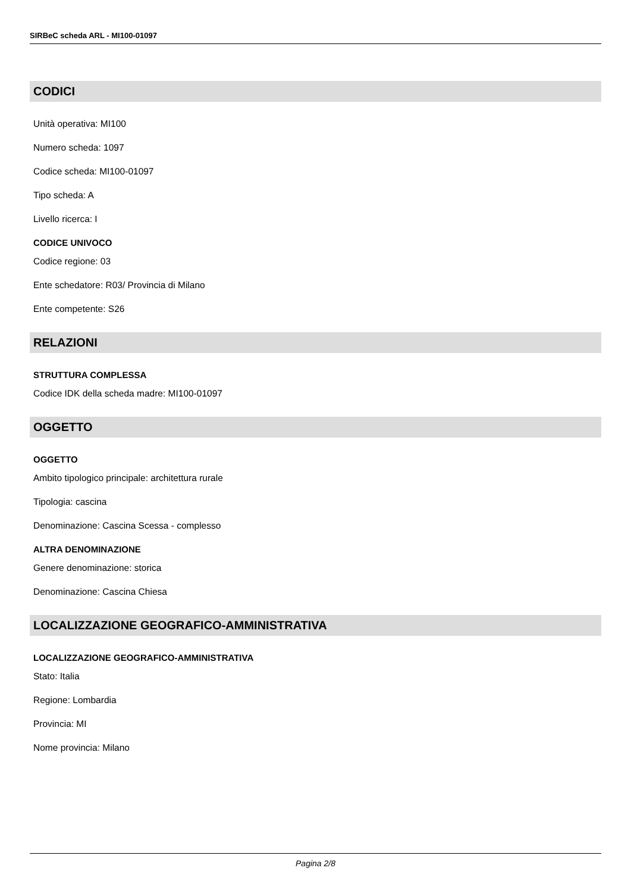SIRBeC scheda ARL - MI100-01097
CODICI
Unità operativa: MI100
Numero scheda: 1097
Codice scheda: MI100-01097
Tipo scheda: A
Livello ricerca: I
CODICE UNIVOCO
Codice regione: 03
Ente schedatore: R03/ Provincia di Milano
Ente competente: S26
RELAZIONI
STRUTTURA COMPLESSA
Codice IDK della scheda madre: MI100-01097
OGGETTO
OGGETTO
Ambito tipologico principale: architettura rurale
Tipologia: cascina
Denominazione: Cascina Scessa - complesso
ALTRA DENOMINAZIONE
Genere denominazione: storica
Denominazione: Cascina Chiesa
LOCALIZZAZIONE GEOGRAFICO-AMMINISTRATIVA
LOCALIZZAZIONE GEOGRAFICO-AMMINISTRATIVA
Stato: Italia
Regione: Lombardia
Provincia: MI
Nome provincia: Milano
Pagina 2/8